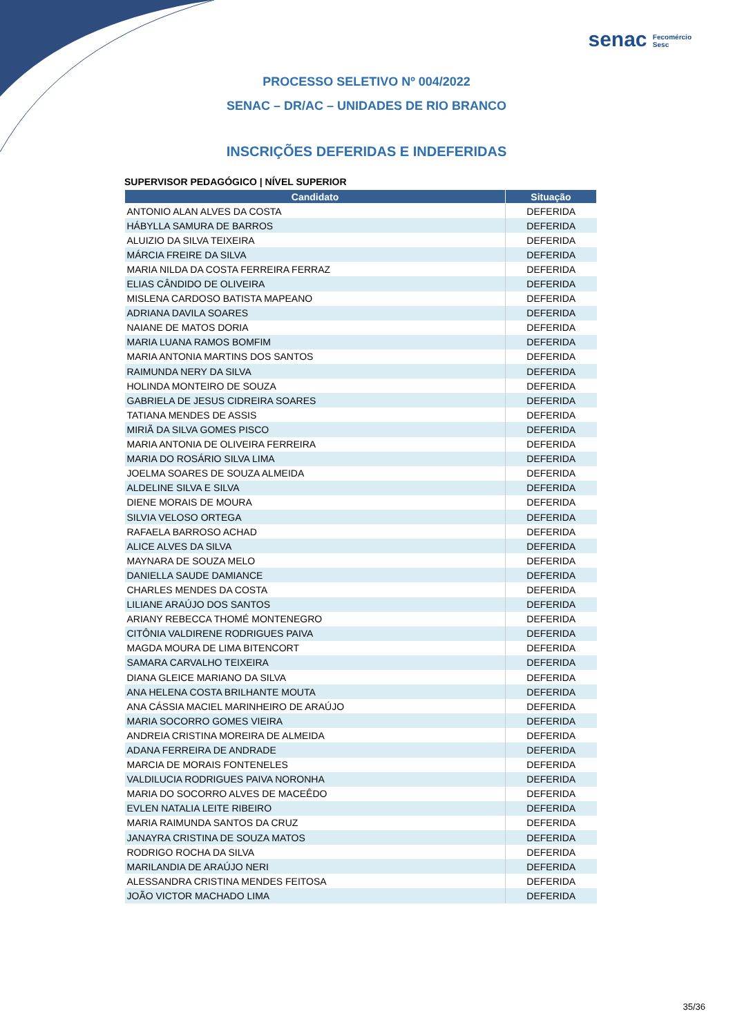senac Fecomércio
Sesc
PROCESSO SELETIVO Nº 004/2022
SENAC – DR/AC – UNIDADES DE RIO BRANCO
INSCRIÇÕES DEFERIDAS E INDEFERIDAS
SUPERVISOR PEDAGÓGICO | NÍVEL SUPERIOR
| Candidato | Situação |
| --- | --- |
| ANTONIO ALAN ALVES DA COSTA | DEFERIDA |
| HÁBYLLA SAMURA DE BARROS | DEFERIDA |
| ALUIZIO DA SILVA TEIXEIRA | DEFERIDA |
| MÁRCIA FREIRE DA SILVA | DEFERIDA |
| MARIA NILDA DA COSTA FERREIRA FERRAZ | DEFERIDA |
| ELIAS CÂNDIDO DE OLIVEIRA | DEFERIDA |
| MISLENA CARDOSO BATISTA MAPEANO | DEFERIDA |
| ADRIANA DAVILA SOARES | DEFERIDA |
| NAIANE DE MATOS DORIA | DEFERIDA |
| MARIA LUANA RAMOS BOMFIM | DEFERIDA |
| MARIA ANTONIA MARTINS DOS SANTOS | DEFERIDA |
| RAIMUNDA NERY DA SILVA | DEFERIDA |
| HOLINDA MONTEIRO DE SOUZA | DEFERIDA |
| GABRIELA DE JESUS CIDREIRA SOARES | DEFERIDA |
| TATIANA MENDES DE ASSIS | DEFERIDA |
| MIRIÃ DA SILVA GOMES PISCO | DEFERIDA |
| MARIA ANTONIA DE OLIVEIRA FERREIRA | DEFERIDA |
| MARIA DO ROSÁRIO SILVA LIMA | DEFERIDA |
| JOELMA SOARES DE SOUZA ALMEIDA | DEFERIDA |
| ALDELINE SILVA E SILVA | DEFERIDA |
| DIENE MORAIS DE MOURA | DEFERIDA |
| SILVIA VELOSO ORTEGA | DEFERIDA |
| RAFAELA BARROSO ACHAD | DEFERIDA |
| ALICE ALVES DA SILVA | DEFERIDA |
| MAYNARA DE SOUZA MELO | DEFERIDA |
| DANIELLA SAUDE DAMIANCE | DEFERIDA |
| CHARLES MENDES DA COSTA | DEFERIDA |
| LILIANE ARAÚJO DOS SANTOS | DEFERIDA |
| ARIANY REBECCA THOMÉ MONTENEGRO | DEFERIDA |
| CITÔNIA VALDIRENE RODRIGUES PAIVA | DEFERIDA |
| MAGDA MOURA DE LIMA BITENCORT | DEFERIDA |
| SAMARA CARVALHO TEIXEIRA | DEFERIDA |
| DIANA GLEICE MARIANO DA SILVA | DEFERIDA |
| ANA HELENA COSTA BRILHANTE MOUTA | DEFERIDA |
| ANA CÁSSIA MACIEL MARINHEIRO DE ARAÚJO | DEFERIDA |
| MARIA SOCORRO GOMES VIEIRA | DEFERIDA |
| ANDREIA CRISTINA MOREIRA DE ALMEIDA | DEFERIDA |
| ADANA FERREIRA DE ANDRADE | DEFERIDA |
| MARCIA DE MORAIS FONTENELES | DEFERIDA |
| VALDILUCIA RODRIGUES PAIVA NORONHA | DEFERIDA |
| MARIA DO SOCORRO ALVES DE MACEÊDO | DEFERIDA |
| EVLEN NATALIA LEITE RIBEIRO | DEFERIDA |
| MARIA RAIMUNDA SANTOS DA CRUZ | DEFERIDA |
| JANAYRA CRISTINA DE SOUZA MATOS | DEFERIDA |
| RODRIGO ROCHA DA SILVA | DEFERIDA |
| MARILANDIA DE ARAÚJO NERI | DEFERIDA |
| ALESSANDRA CRISTINA MENDES FEITOSA | DEFERIDA |
| JOÃO VICTOR MACHADO LIMA | DEFERIDA |
35/36